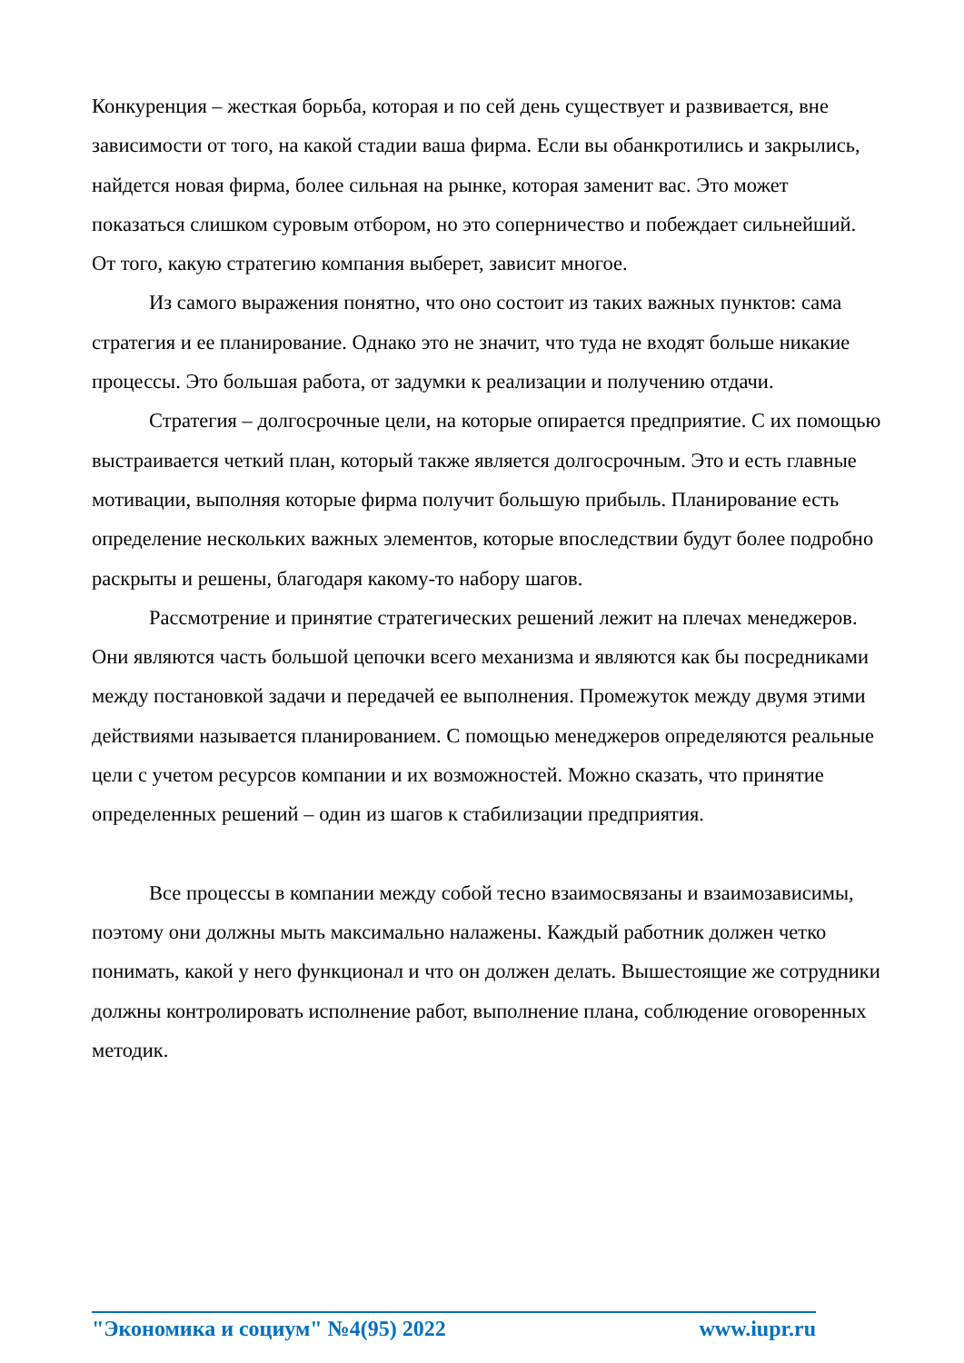Конкуренция – жесткая борьба, которая и по сей день существует и развивается, вне зависимости от того, на какой стадии ваша фирма. Если вы обанкротились и закрылись, найдется новая фирма, более сильная на рынке, которая заменит вас. Это может показаться слишком суровым отбором, но это соперничество и побеждает сильнейший. От того, какую стратегию компания выберет, зависит многое.
Из самого выражения понятно, что оно состоит из таких важных пунктов: сама стратегия и ее планирование. Однако это не значит, что туда не входят больше никакие процессы. Это большая работа, от задумки к реализации и получению отдачи.
Стратегия – долгосрочные цели, на которые опирается предприятие. С их помощью выстраивается четкий план, который также является долгосрочным. Это и есть главные мотивации, выполняя которые фирма получит большую прибыль. Планирование есть определение нескольких важных элементов, которые впоследствии будут более подробно раскрыты и решены, благодаря какому-то набору шагов.
Рассмотрение и принятие стратегических решений лежит на плечах менеджеров. Они являются часть большой цепочки всего механизма и являются как бы посредниками между постановкой задачи и передачей ее выполнения. Промежуток между двумя этими действиями называется планированием. С помощью менеджеров определяются реальные цели с учетом ресурсов компании и их возможностей. Можно сказать, что принятие определенных решений – один из шагов к стабилизации предприятия.
Все процессы в компании между собой тесно взаимосвязаны и взаимозависимы, поэтому они должны мыть максимально налажены. Каждый работник должен четко понимать, какой у него функционал и что он должен делать. Вышестоящие же сотрудники должны контролировать исполнение работ, выполнение плана, соблюдение оговоренных методик.
"Экономика и социум" №4(95) 2022 www.iupr.ru